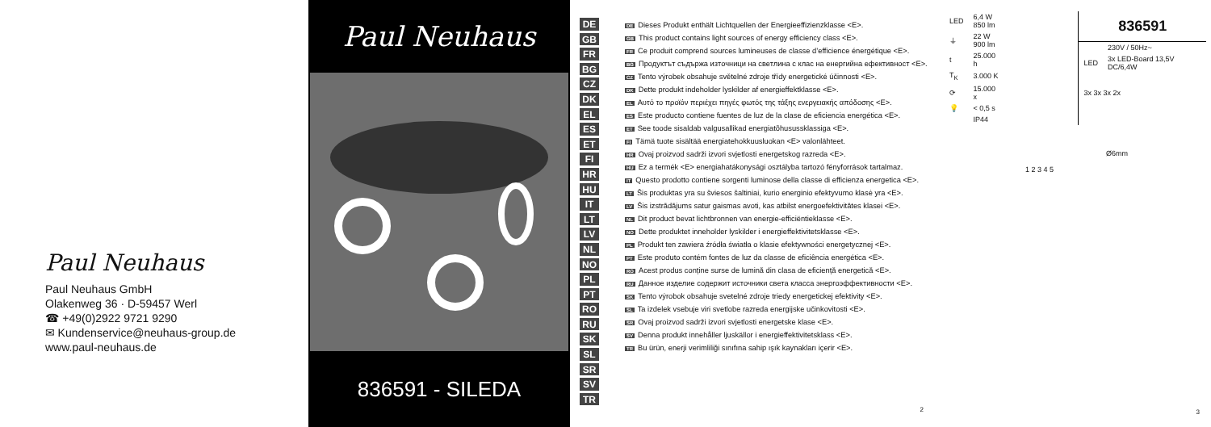Paul Neuhaus
Paul Neuhaus GmbH
Olakenweg 36 · D-59457 Werl
☎ +49(0)2922 9721 9290
✉ Kundenservice@neuhaus-group.de
www.paul-neuhaus.de
Paul Neuhaus
836591 - SILEDA
DE
GB
FR
BG
CZ
DK
EL
ES
ET
FI
HR
HU
IT
LT
LV
NL
NO
PL
PT
RO
RU
SK
SL
SR
SV
TR
DE Dieses Produkt enthält Lichtquellen der Energieeffizienzklasse <E>.
GB This product contains light sources of energy efficiency class <E>.
FR Ce produit comprend sources lumineuses de classe d’efficience énergétique <E>.
BG Продуктът съдържа източници на светлина с клас на енергийна ефективност <E>.
CZ Tento výrobek obsahuje světelné zdroje třídy energetické účinnosti <E>.
DK Dette produkt indeholder lyskilder af energieffektklasse <E>.
EL Αυτό το προϊόν περιέχει πηγές φωτός της τάξης ενεργειακής απόδοσης <E>.
ES Este producto contiene fuentes de luz de la clase de eficiencia energética <E>.
ET See toode sisaldab valgusallikad energiatõhusussklassiga <E>.
FI Tämä tuote sisältää energiatehokkuusluokan <E> valonlähteet.
HR Ovaj proizvod sadrži izvori svjetlosti energetskog razreda <E>.
HU Ez a termék <E> energiahatákonysági osztályba tartozó fényforrások tartalmaz.
IT Questo prodotto contiene sorgenti luminose della classe di efficienza energetica <E>.
LT Šis produktas yra su šviesos šaltiniai, kurio energinio efektyvumo klasė yra <E>.
LV Šis izstrādājums satur gaismas avoti, kas atbilst energoefektivitātes klasei <E>.
NL Dit product bevat lichtbronnen van energie-efficiëntieklasse <E>.
NO Dette produktet inneholder lyskilder i energieffektivitetsklasse <E>.
PL Produkt ten zawiera źródła światła o klasie efektywności energetycznej <E>.
PT Este produto contém fontes de luz da classe de eficiência energética <E>.
RO Acest produs conține surse de lumină din clasa de eficiență energetică <E>.
RU Данное изделие содержит источники света класса энергоэффективности <E>.
SK Tento výrobok obsahuje svetelné zdroje triedy energetickej efektivity <E>.
SL Ta izdelek vsebuje viri svetlobe razreda energijske učinkovitosti <E>.
SR Ovaj proizvod sadrži izvori svjetlosti energetske klase <E>.
SV Denna produkt innehåller ljuskällor i energieffektivitetsklass <E>.
TR Bu ürün, enerji verimliliği sınıfına sahip ışık kaynakları içerir <E>.
2
| LED | 6,4 W 850 lm |
| ⏚ | 22 W 900 lm |
| t | 25.000 h |
| T<sub>K</sub> | 3.000 K |
| ⟳ | 15.000 x |
| 💡 | < 0,5 s |
| | IP44 |
836591
| | 230V / 50Hz~ |
| LED | 3x LED-Board 13,5V DC/6,4W |
3x 3x 3x 2x
Ø6mm
1 2 3 4 5
3